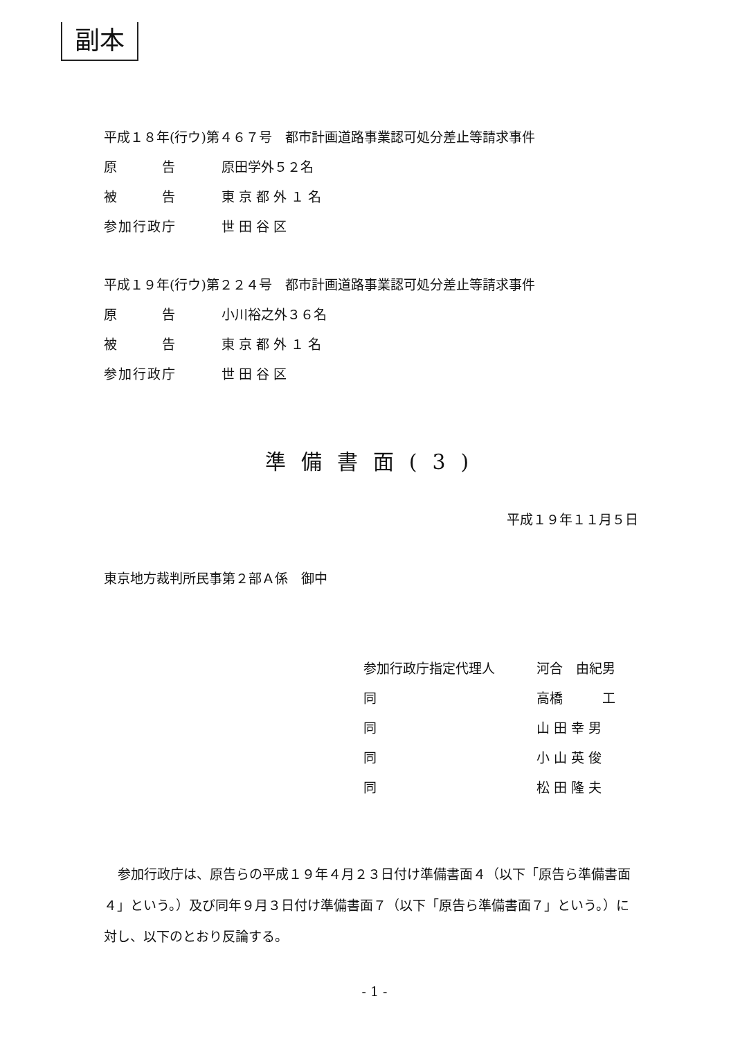副本
平成１８年(行ウ)第４６７号　都市計画道路事業認可処分差止等請求事件
原　　　告 原田学外５２名
被　　　告 東 京 都 外 １ 名
参加行政庁 世 田 谷 区
平成１９年(行ウ)第２２４号　都市計画道路事業認可処分差止等請求事件
原　　　告 小川裕之外３６名
被　　　告 東 京 都 外 １ 名
参加行政庁 世 田 谷 区
準備書面(3)
平成１９年１１月５日
東京地方裁判所民事第２部Ａ係　御中
参加行政庁指定代理人 河合　由紀男
同 高橋　　　工
同 山 田 幸 男
同 小 山 英 俊
同 松 田 隆 夫
参加行政庁は、原告らの平成１９年４月２３日付け準備書面４（以下「原告ら準備書面４」という。）及び同年９月３日付け準備書面７（以下「原告ら準備書面７」という。）に対し、以下のとおり反論する。
- 1 -